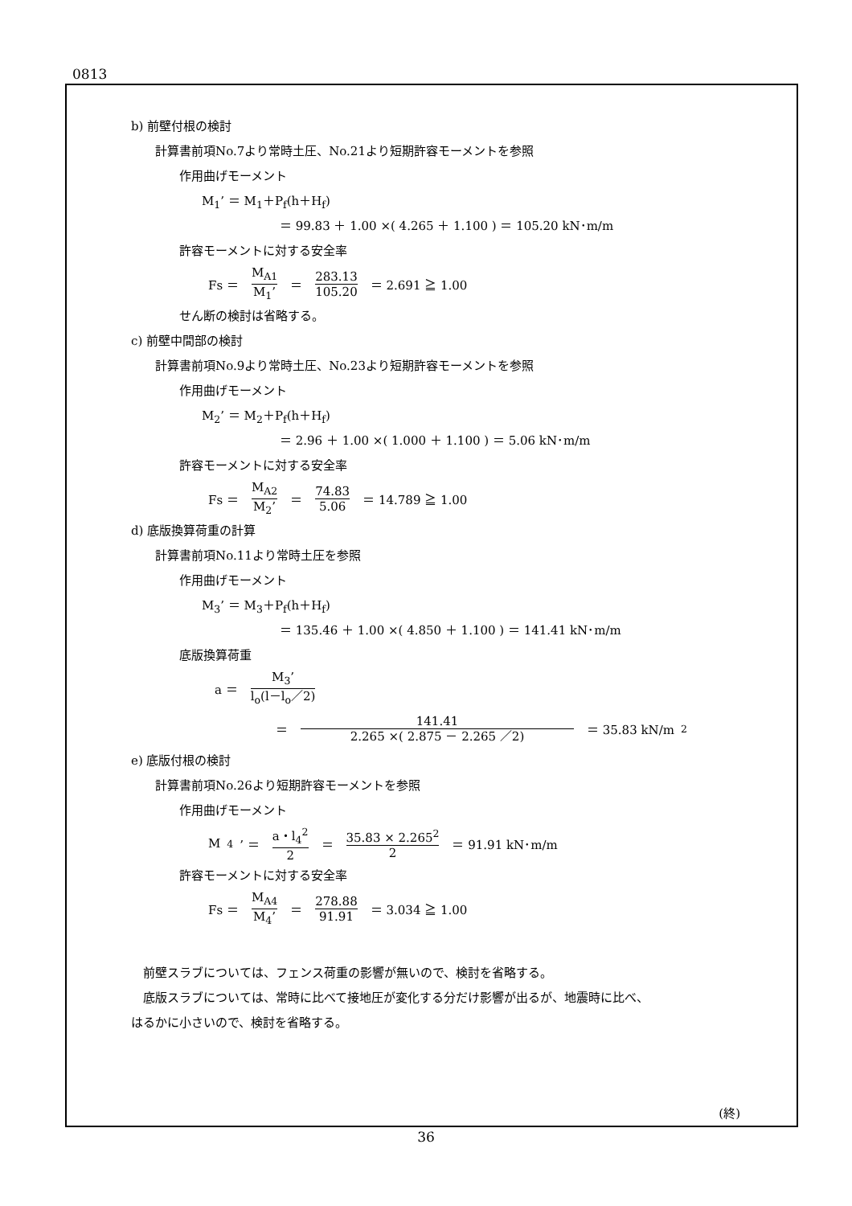0813
b) 前壁付根の検討
計算書前項No.7より常時土圧、No.21より短期許容モーメントを参照
作用曲げモーメント
M<sub>1</sub>’ ＝ M<sub>1</sub>＋P<sub>f</sub>(h＋H<sub>f</sub>)
＝ 99.83 ＋ 1.00 ×( 4.265 ＋ 1.100 ) ＝ 105.20 kN･m/m
許容モーメントに対する安全率
Fs ＝ M<sub>A1</sub> M<sub>1</sub>’ ＝ 283.13 105.20 ＝ 2.691 ≧ 1.00
せん断の検討は省略する。
c) 前壁中間部の検討
計算書前項No.9より常時土圧、No.23より短期許容モーメントを参照
作用曲げモーメント
M<sub>2</sub>’ ＝ M<sub>2</sub>＋P<sub>f</sub>(h＋H<sub>f</sub>)
＝ 2.96 ＋ 1.00 ×( 1.000 ＋ 1.100 ) ＝ 5.06 kN･m/m
許容モーメントに対する安全率
Fs ＝ M<sub>A2</sub> M<sub>2</sub>’ ＝ 74.83 5.06 ＝ 14.789 ≧ 1.00
d) 底版換算荷重の計算
計算書前項No.11より常時土圧を参照
作用曲げモーメント
M<sub>3</sub>’ ＝ M<sub>3</sub>＋P<sub>f</sub>(h＋H<sub>f</sub>)
＝ 135.46 ＋ 1.00 ×( 4.850 ＋ 1.100 ) ＝ 141.41 kN･m/m
底版換算荷重
a ＝ M<sub>3</sub>’ l<sub>o</sub>(l－l<sub>o</sub>／2)
＝ 141.41 2.265 ×( 2.875 － 2.265 ／2) ＝ 35.83 kN/m<sup>2</sup>
e) 底版付根の検討
計算書前項No.26より短期許容モーメントを参照
作用曲げモーメント
M<sub>4</sub>’ ＝ a・l<sub>4</sub><sup>2</sup> 2 ＝ 35.83 × 2.265<sup>2</sup> 2 ＝ 91.91 kN･m/m
許容モーメントに対する安全率
Fs ＝ M<sub>A4</sub> M<sub>4</sub>’ ＝ 278.88 91.91 ＝ 3.034 ≧ 1.00
　前壁スラブについては、フェンス荷重の影響が無いので、検討を省略する。
　底版スラブについては、常時に比べて接地圧が変化する分だけ影響が出るが、地震時に比べ、
はるかに小さいので、検討を省略する。
(終)
36